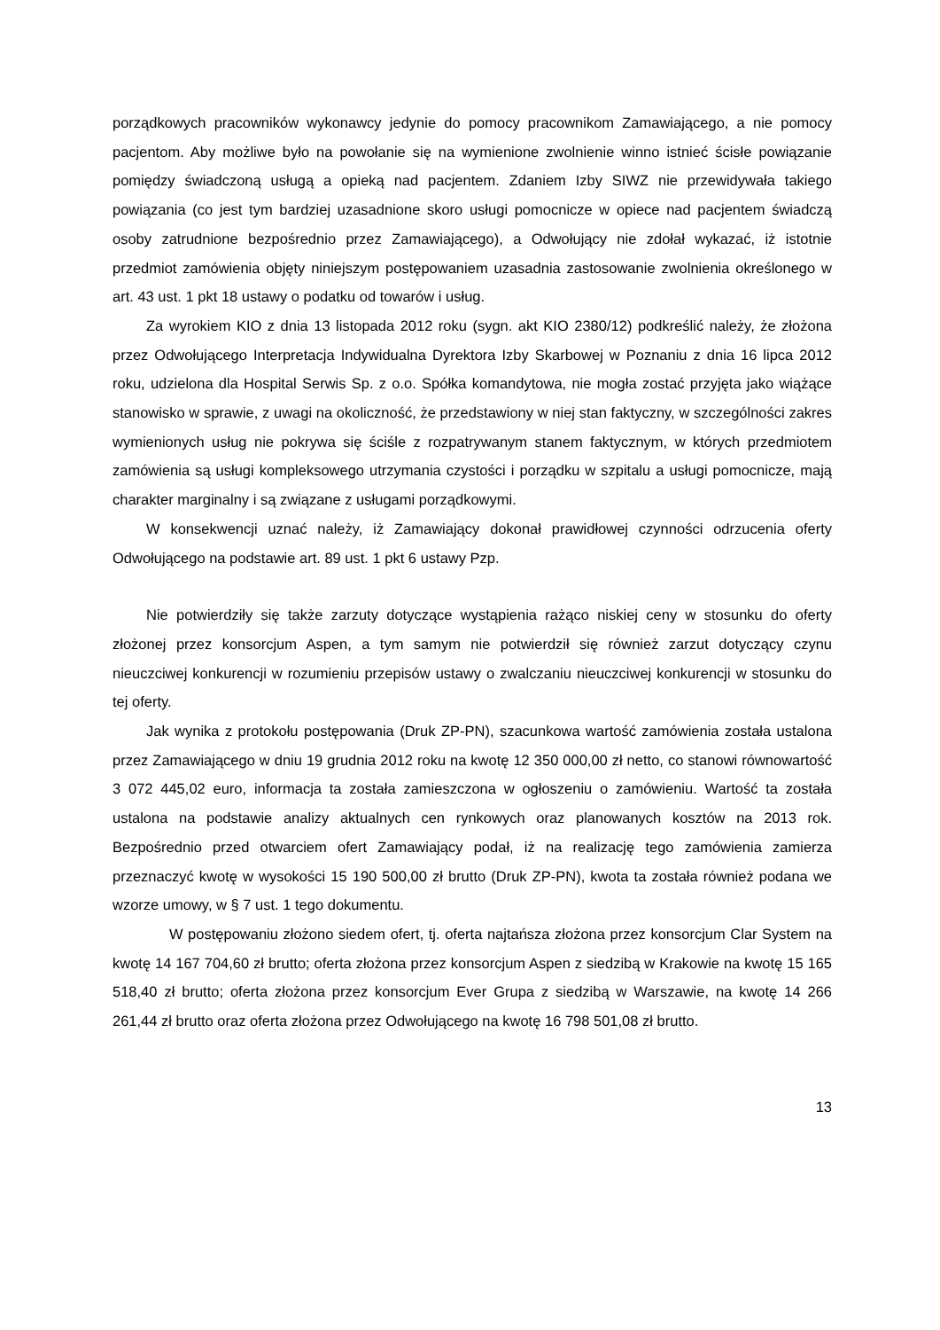porządkowych pracowników wykonawcy jedynie do pomocy pracownikom Zamawiającego, a nie pomocy pacjentom. Aby możliwe było na powołanie się na wymienione zwolnienie winno istnieć ścisłe powiązanie pomiędzy świadczoną usługą a opieką nad pacjentem. Zdaniem Izby SIWZ nie przewidywała takiego powiązania (co jest tym bardziej uzasadnione skoro usługi pomocnicze w opiece nad pacjentem świadczą osoby zatrudnione bezpośrednio przez Zamawiającego), a Odwołujący nie zdołał wykazać, iż istotnie przedmiot zamówienia objęty niniejszym postępowaniem uzasadnia zastosowanie zwolnienia określonego w art. 43 ust. 1 pkt 18 ustawy o podatku od towarów i usług.
Za wyrokiem KIO z dnia 13 listopada 2012 roku (sygn. akt KIO 2380/12) podkreślić należy, że złożona przez Odwołującego Interpretacja Indywidualna Dyrektora Izby Skarbowej w Poznaniu z dnia 16 lipca 2012 roku, udzielona dla Hospital Serwis Sp. z o.o. Spółka komandytowa, nie mogła zostać przyjęta jako wiążące stanowisko w sprawie, z uwagi na okoliczność, że przedstawiony w niej stan faktyczny, w szczególności zakres wymienionych usług nie pokrywa się ściśle z rozpatrywanym stanem faktycznym, w których przedmiotem zamówienia są usługi kompleksowego utrzymania czystości i porządku w szpitalu a usługi pomocnicze, mają charakter marginalny i są związane z usługami porządkowymi.
W konsekwencji uznać należy, iż Zamawiający dokonał prawidłowej czynności odrzucenia oferty Odwołującego na podstawie art. 89 ust. 1 pkt 6 ustawy Pzp.
Nie potwierdziły się także zarzuty dotyczące wystąpienia rażąco niskiej ceny w stosunku do oferty złożonej przez konsorcjum Aspen, a tym samym nie potwierdził się również zarzut dotyczący czynu nieuczciwej konkurencji w rozumieniu przepisów ustawy o zwalczaniu nieuczciwej konkurencji w stosunku do tej oferty.
Jak wynika z protokołu postępowania (Druk ZP-PN), szacunkowa wartość zamówienia została ustalona przez Zamawiającego w dniu 19 grudnia 2012 roku na kwotę 12 350 000,00 zł netto, co stanowi równowartość 3 072 445,02 euro, informacja ta została zamieszczona w ogłoszeniu o zamówieniu. Wartość ta została ustalona na podstawie analizy aktualnych cen rynkowych oraz planowanych kosztów na 2013 rok. Bezpośrednio przed otwarciem ofert Zamawiający podał, iż na realizację tego zamówienia zamierza przeznaczyć kwotę w wysokości 15 190 500,00 zł brutto (Druk ZP-PN), kwota ta została również podana we wzorze umowy, w § 7 ust. 1 tego dokumentu.
W postępowaniu złożono siedem ofert, tj. oferta najtańsza złożona przez konsorcjum Clar System na kwotę 14 167 704,60 zł brutto; oferta złożona przez konsorcjum Aspen z siedzibą w Krakowie na kwotę 15 165 518,40 zł brutto; oferta złożona przez konsorcjum Ever Grupa z siedzibą w Warszawie, na kwotę 14 266 261,44 zł brutto oraz oferta złożona przez Odwołującego na kwotę 16 798 501,08 zł brutto.
13